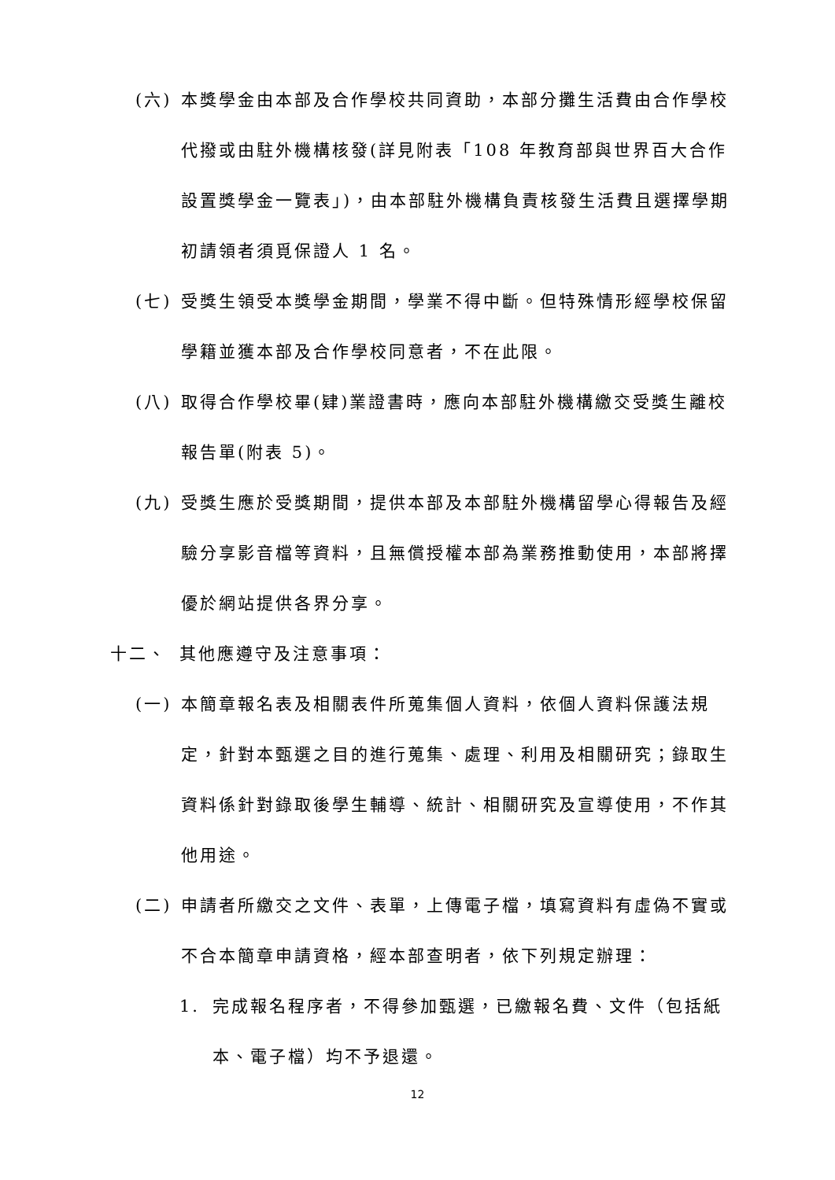(六) 本獎學金由本部及合作學校共同資助，本部分攤生活費由合作學校代撥或由駐外機構核發(詳見附表「108 年教育部與世界百大合作設置獎學金一覽表」)，由本部駐外機構負責核發生活費且選擇學期初請領者須覓保證人 1 名。
(七) 受獎生領受本獎學金期間，學業不得中斷。但特殊情形經學校保留學籍並獲本部及合作學校同意者，不在此限。
(八) 取得合作學校畢(肄)業證書時，應向本部駐外機構繳交受獎生離校報告單(附表 5)。
(九) 受獎生應於受獎期間，提供本部及本部駐外機構留學心得報告及經驗分享影音檔等資料，且無償授權本部為業務推動使用，本部將擇優於網站提供各界分享。
十二、 其他應遵守及注意事項：
(一) 本簡章報名表及相關表件所蒐集個人資料，依個人資料保護法規定，針對本甄選之目的進行蒐集、處理、利用及相關研究；錄取生資料係針對錄取後學生輔導、統計、相關研究及宣導使用，不作其他用途。
(二) 申請者所繳交之文件、表單，上傳電子檔，填寫資料有虛偽不實或不合本簡章申請資格，經本部查明者，依下列規定辦理：
1. 完成報名程序者，不得參加甄選，已繳報名費、文件（包括紙本、電子檔）均不予退還。
12